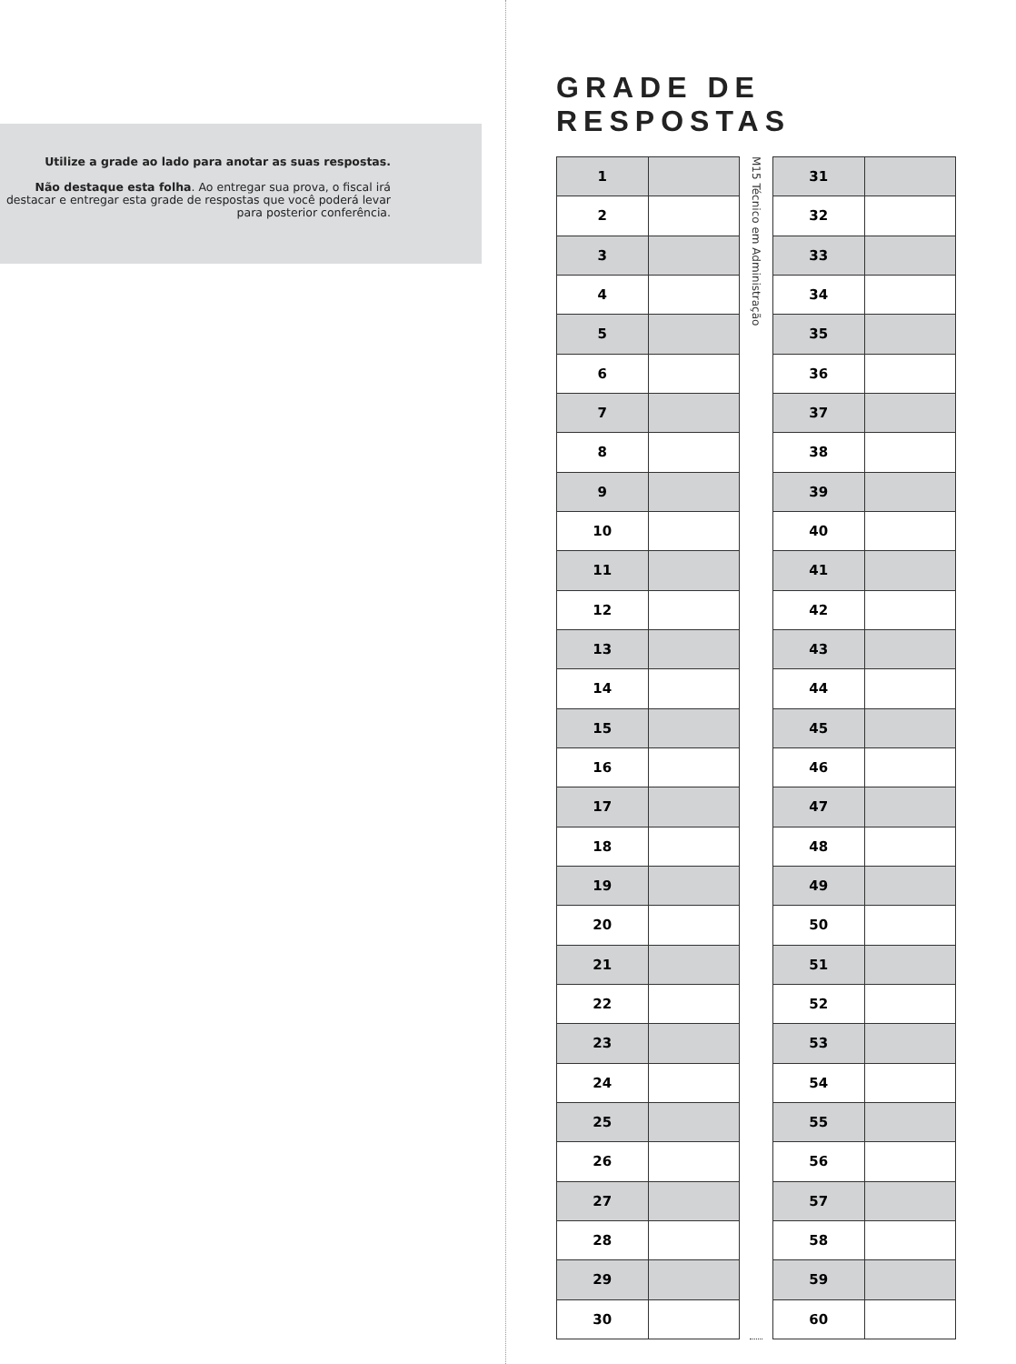Utilize a grade ao lado para anotar as suas respostas.
Não destaque esta folha. Ao entregar sua prova, o fiscal irá destacar e entregar esta grade de respostas que você poderá levar para posterior conferência.
GRADE DE RESPOSTAS
| 1 | |
| 2 | |
| 3 | |
| 4 | |
| 5 | |
| 6 | |
| 7 | |
| 8 | |
| 9 | |
| 10 | |
| 11 | |
| 12 | |
| 13 | |
| 14 | |
| 15 | |
| 16 | |
| 17 | |
| 18 | |
| 19 | |
| 20 | |
| 21 | |
| 22 | |
| 23 | |
| 24 | |
| 25 | |
| 26 | |
| 27 | |
| 28 | |
| 29 | |
| 30 | |
M15 Técnico em Administração
| 31 | |
| 32 | |
| 33 | |
| 34 | |
| 35 | |
| 36 | |
| 37 | |
| 38 | |
| 39 | |
| 40 | |
| 41 | |
| 42 | |
| 43 | |
| 44 | |
| 45 | |
| 46 | |
| 47 | |
| 48 | |
| 49 | |
| 50 | |
| 51 | |
| 52 | |
| 53 | |
| 54 | |
| 55 | |
| 56 | |
| 57 | |
| 58 | |
| 59 | |
| 60 | |